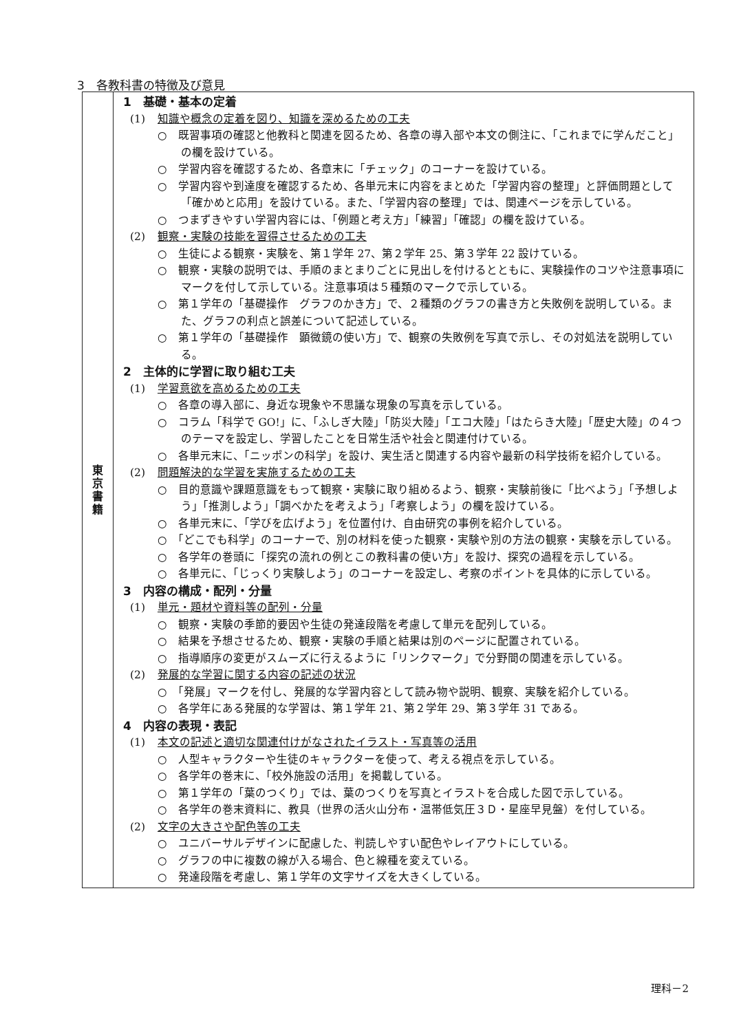3　各教科書の特徴及び意見
| 東 京 書 籍 | 1 基礎・基本の定着 (1) 知識や概念の定着を図り、知識を深めるための工夫 ○ 既習事項の確認と他教科と関連を図るため、各章の導入部や本文の側注に、「これまでに学んだこと」の欄を設けている。 ○ 学習内容を確認するため、各章末に「チェック」のコーナーを設けている。 ○ 学習内容や到達度を確認するため、各単元末に内容をまとめた「学習内容の整理」と評価問題として「確かめと応用」を設けている。また、「学習内容の整理」では、関連ページを示している。 ○ つまずきやすい学習内容には、「例題と考え方」「練習」「確認」の欄を設けている。 (2) 観察・実験の技能を習得させるための工夫 ○ 生徒による観察・実験を、第１学年 27、第２学年 25、第３学年 22 設けている。 ○ 観察・実験の説明では、手順のまとまりごとに見出しを付けるとともに、実験操作のコツや注意事項にマークを付して示している。注意事項は５種類のマークで示している。 ○ 第１学年の「基礎操作 グラフのかき方」で、２種類のグラフの書き方と失敗例を説明している。また、グラフの利点と誤差について記述している。 ○ 第１学年の「基礎操作 顕微鏡の使い方」で、観察の失敗例を写真で示し、その対処法を説明している。 2 主体的に学習に取り組む工夫 (1) 学習意欲を高めるための工夫 ○ 各章の導入部に、身近な現象や不思議な現象の写真を示している。 ○ コラム「科学で GO!」に、「ふしぎ大陸」「防災大陸」「エコ大陸」「はたらき大陸」「歴史大陸」の４つのテーマを設定し、学習したことを日常生活や社会と関連付けている。 ○ 各単元末に、「ニッポンの科学」を設け、実生活と関連する内容や最新の科学技術を紹介している。 (2) 問題解決的な学習を実施するための工夫 ○ 目的意識や課題意識をもって観察・実験に取り組めるよう、観察・実験前後に「比べよう」「予想しよう」「推測しよう」「調べかたを考えよう」「考察しよう」の欄を設けている。 ○ 各単元末に、「学びを広げよう」を位置付け、自由研究の事例を紹介している。 ○ 「どこでも科学」のコーナーで、別の材料を使った観察・実験や別の方法の観察・実験を示している。 ○ 各学年の巻頭に「探究の流れの例とこの教科書の使い方」を設け、探究の過程を示している。 ○ 各単元に、「じっくり実験しよう」のコーナーを設定し、考察のポイントを具体的に示している。 3 内容の構成・配列・分量 (1) 単元・題材や資料等の配列・分量 ○ 観察・実験の季節的要因や生徒の発達段階を考慮して単元を配列している。 ○ 結果を予想させるため、観察・実験の手順と結果は別のページに配置されている。 ○ 指導順序の変更がスムーズに行えるように「リンクマーク」で分野間の関連を示している。 (2) 発展的な学習に関する内容の記述の状況 ○ 「発展」マークを付し、発展的な学習内容として読み物や説明、観察、実験を紹介している。 ○ 各学年にある発展的な学習は、第１学年 21、第２学年 29、第３学年 31 である。 4 内容の表現・表記 (1) 本文の記述と適切な関連付けがなされたイラスト・写真等の活用 ○ 人型キャラクターや生徒のキャラクターを使って、考える視点を示している。 ○ 各学年の巻末に、「校外施設の活用」を掲載している。 ○ 第１学年の「葉のつくり」では、葉のつくりを写真とイラストを合成した図で示している。 ○ 各学年の巻末資料に、教具（世界の活火山分布・温帯低気圧３Ｄ・星座早見盤）を付している。 (2) 文字の大きさや配色等の工夫 ○ ユニバーサルデザインに配慮した、判読しやすい配色やレイアウトにしている。 ○ グラフの中に複数の線が入る場合、色と線種を変えている。 ○ 発達段階を考慮し、第１学年の文字サイズを大きくしている。 |
理科－2